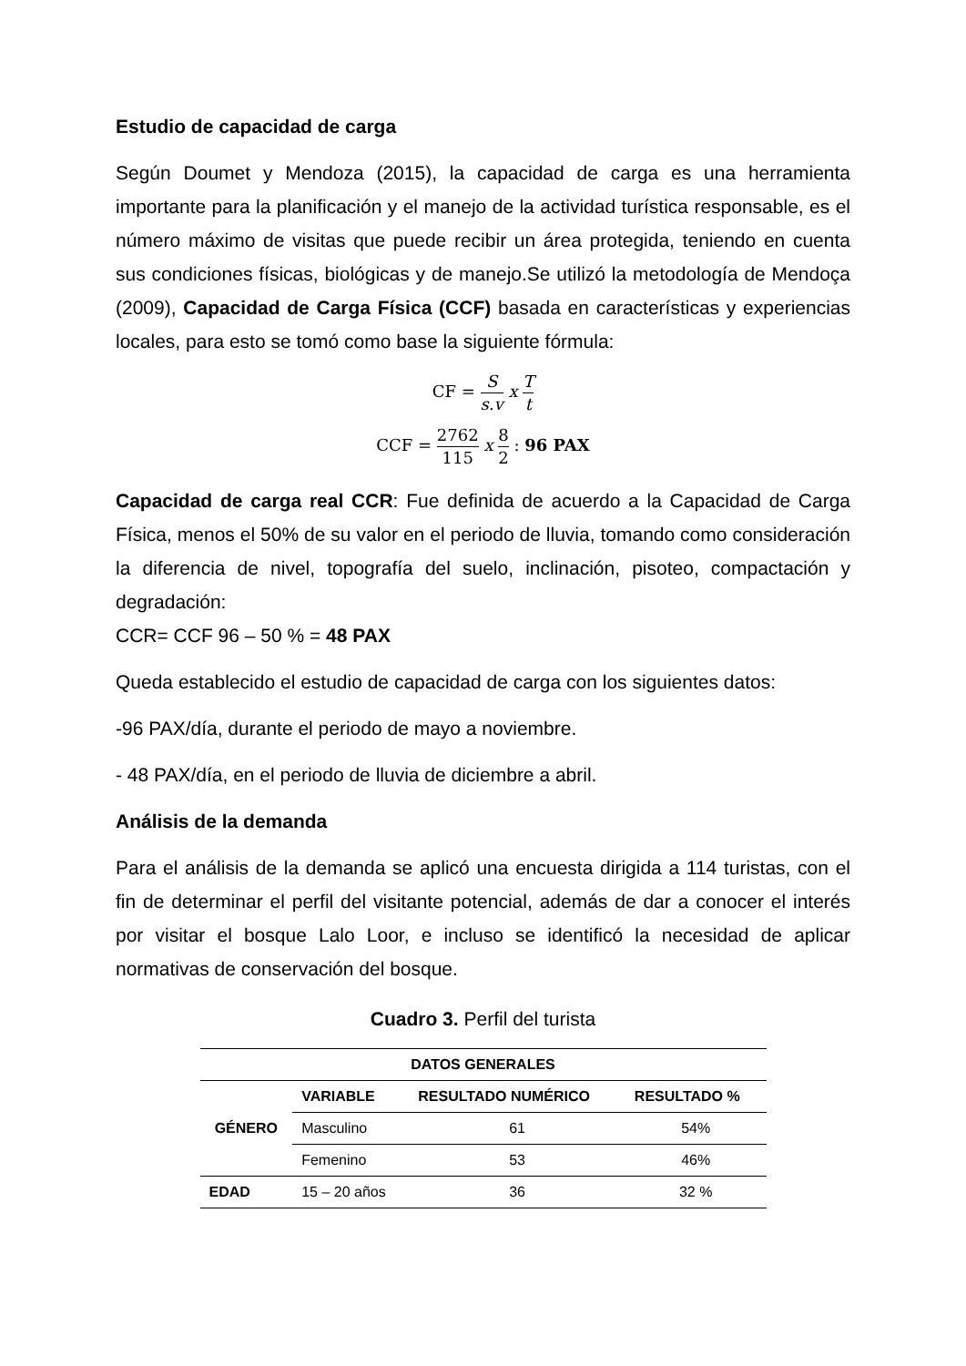Estudio de capacidad de carga
Según Doumet y Mendoza (2015), la capacidad de carga es una herramienta importante para la planificación y el manejo de la actividad turística responsable, es el número máximo de visitas que puede recibir un área protegida, teniendo en cuenta sus condiciones físicas, biológicas y de manejo.Se utilizó la metodología de Mendoça (2009), Capacidad de Carga Física (CCF) basada en características y experiencias locales, para esto se tomó como base la siguiente fórmula:
CF = S s.v x T t
CCF = 2762 115 x 8 2 : 96 PAX
Capacidad de carga real CCR: Fue definida de acuerdo a la Capacidad de Carga Física, menos el 50% de su valor en el periodo de lluvia, tomando como consideración la diferencia de nivel, topografía del suelo, inclinación, pisoteo, compactación y degradación:
CCR= CCF 96 – 50 % = 48 PAX
Queda establecido el estudio de capacidad de carga con los siguientes datos:
-96 PAX/día, durante el periodo de mayo a noviembre.
- 48 PAX/día, en el periodo de lluvia de diciembre a abril.
Análisis de la demanda
Para el análisis de la demanda se aplicó una encuesta dirigida a 114 turistas, con el fin de determinar el perfil del visitante potencial, además de dar a conocer el interés por visitar el bosque Lalo Loor, e incluso se identificó la necesidad de aplicar normativas de conservación del bosque.
Cuadro 3. Perfil del turista
| DATOS GENERALES | | | |
| --- | --- | --- | --- |
| GÉNERO | VARIABLE | RESULTADO NUMÉRICO | RESULTADO % |
| | Masculino | 61 | 54% |
| | Femenino | 53 | 46% |
| EDAD | 15 – 20 años | 36 | 32 % |